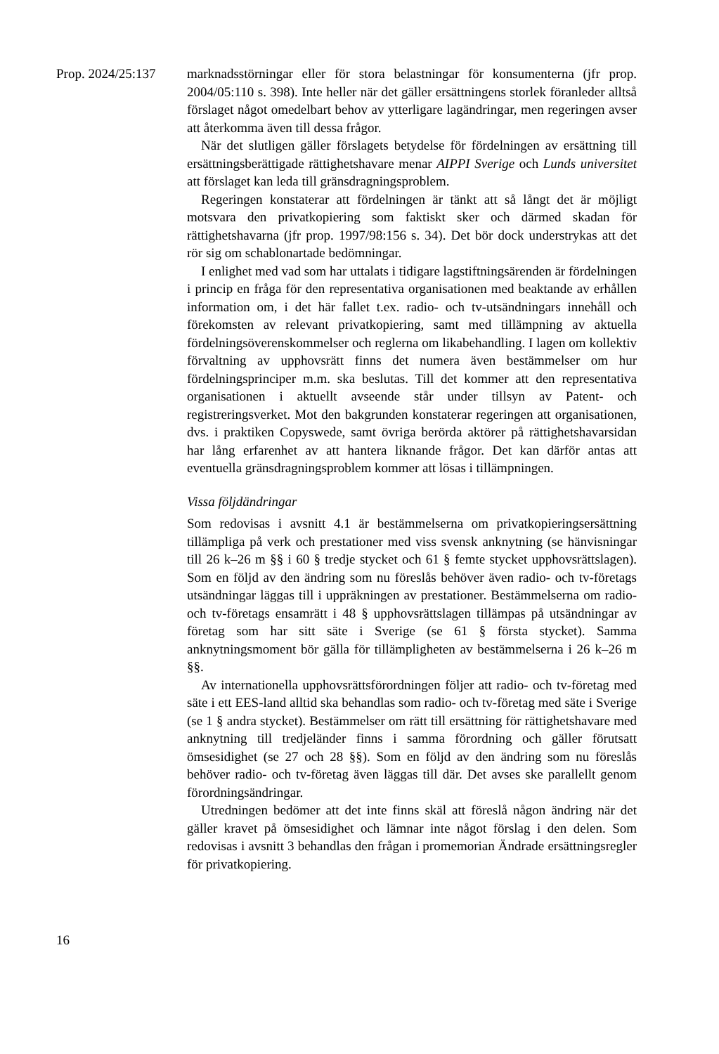Prop. 2024/25:137
marknadsstörningar eller för stora belastningar för konsumenterna (jfr prop. 2004/05:110 s. 398). Inte heller när det gäller ersättningens storlek föranleder alltså förslaget något omedelbart behov av ytterligare lagändringar, men regeringen avser att återkomma även till dessa frågor.
När det slutligen gäller förslagets betydelse för fördelningen av ersättning till ersättningsberättigade rättighetshavare menar AIPPI Sverige och Lunds universitet att förslaget kan leda till gränsdragningsproblem.
Regeringen konstaterar att fördelningen är tänkt att så långt det är möjligt motsvara den privatkopiering som faktiskt sker och därmed skadan för rättighetshavarna (jfr prop. 1997/98:156 s. 34). Det bör dock understrykas att det rör sig om schablonartade bedömningar.
I enlighet med vad som har uttalats i tidigare lagstiftningsärenden är fördelningen i princip en fråga för den representativa organisationen med beaktande av erhållen information om, i det här fallet t.ex. radio- och tv-utsändningars innehåll och förekomsten av relevant privatkopiering, samt med tillämpning av aktuella fördelningsöverenskommelser och reglerna om likabehandling. I lagen om kollektiv förvaltning av upphovsrätt finns det numera även bestämmelser om hur fördelningsprinciper m.m. ska beslutas. Till det kommer att den representativa organisationen i aktuellt avseende står under tillsyn av Patent- och registreringsverket. Mot den bakgrunden konstaterar regeringen att organisationen, dvs. i praktiken Copyswede, samt övriga berörda aktörer på rättighetshavarsidan har lång erfarenhet av att hantera liknande frågor. Det kan därför antas att eventuella gränsdragningsproblem kommer att lösas i tillämpningen.
Vissa följdändringar
Som redovisas i avsnitt 4.1 är bestämmelserna om privatkopieringsersättning tillämpliga på verk och prestationer med viss svensk anknytning (se hänvisningar till 26 k–26 m §§ i 60 § tredje stycket och 61 § femte stycket upphovsrättslagen). Som en följd av den ändring som nu föreslås behöver även radio- och tv-företags utsändningar läggas till i uppräkningen av prestationer. Bestämmelserna om radio- och tv-företags ensamrätt i 48 § upphovsrättslagen tillämpas på utsändningar av företag som har sitt säte i Sverige (se 61 § första stycket). Samma anknytningsmoment bör gälla för tillämpligheten av bestämmelserna i 26 k–26 m §§.
Av internationella upphovsrättsförordningen följer att radio- och tv-företag med säte i ett EES-land alltid ska behandlas som radio- och tv-företag med säte i Sverige (se 1 § andra stycket). Bestämmelser om rätt till ersättning för rättighetshavare med anknytning till tredjeländer finns i samma förordning och gäller förutsatt ömsesidighet (se 27 och 28 §§). Som en följd av den ändring som nu föreslås behöver radio- och tv-företag även läggas till där. Det avses ske parallellt genom förordningsändringar.
Utredningen bedömer att det inte finns skäl att föreslå någon ändring när det gäller kravet på ömsesidighet och lämnar inte något förslag i den delen. Som redovisas i avsnitt 3 behandlas den frågan i promemorian Ändrade ersättningsregler för privatkopiering.
16